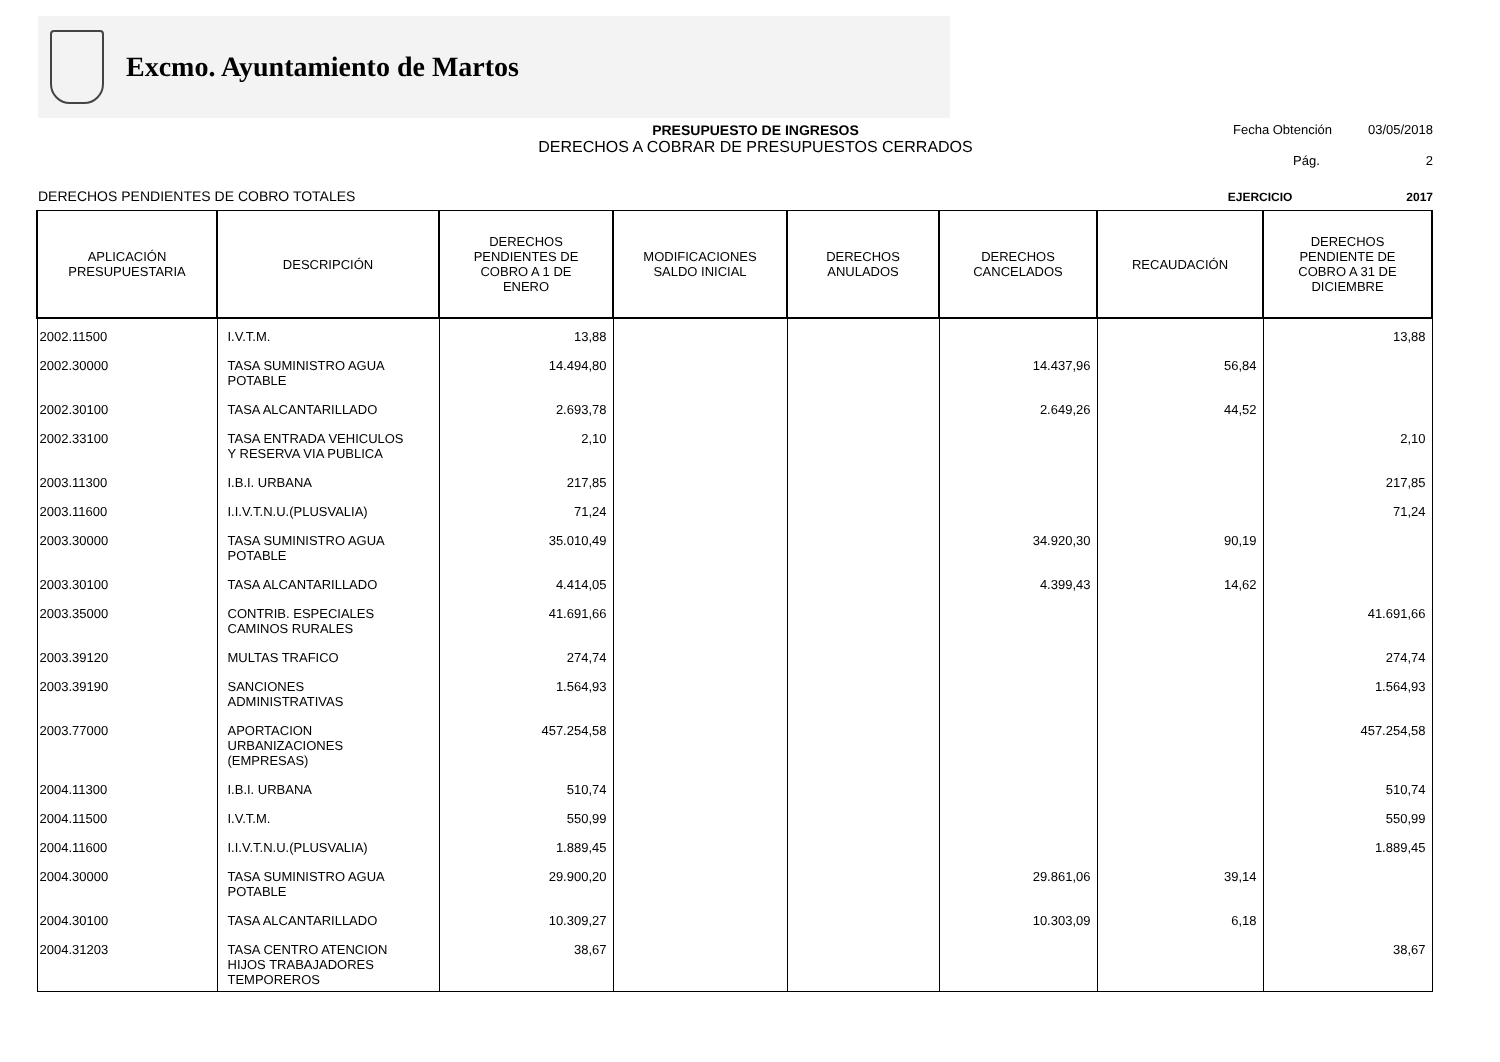Excmo. Ayuntamiento de Martos
PRESUPUESTO DE INGRESOS
DERECHOS A COBRAR DE PRESUPUESTOS CERRADOS
Fecha Obtención 03/05/2018
Pág. 2
DERECHOS PENDIENTES DE COBRO TOTALES EJERCICIO 2017
| APLICACIÓN PRESUPUESTARIA | DESCRIPCIÓN | DERECHOS PENDIENTES DE COBRO A 1 DE ENERO | MODIFICACIONES SALDO INICIAL | DERECHOS ANULADOS | DERECHOS CANCELADOS | RECAUDACIÓN | DERECHOS PENDIENTE DE COBRO A 31 DE DICIEMBRE |
| --- | --- | --- | --- | --- | --- | --- | --- |
| 2002.11500 | I.V.T.M. | 13,88 | | | | | 13,88 |
| 2002.30000 | TASA SUMINISTRO AGUA POTABLE | 14.494,80 | | | 14.437,96 | 56,84 | |
| 2002.30100 | TASA ALCANTARILLADO | 2.693,78 | | | 2.649,26 | 44,52 | |
| 2002.33100 | TASA ENTRADA VEHICULOS Y RESERVA VIA PUBLICA | 2,10 | | | | | 2,10 |
| 2003.11300 | I.B.I. URBANA | 217,85 | | | | | 217,85 |
| 2003.11600 | I.I.V.T.N.U.(PLUSVALIA) | 71,24 | | | | | 71,24 |
| 2003.30000 | TASA SUMINISTRO AGUA POTABLE | 35.010,49 | | | 34.920,30 | 90,19 | |
| 2003.30100 | TASA ALCANTARILLADO | 4.414,05 | | | 4.399,43 | 14,62 | |
| 2003.35000 | CONTRIB. ESPECIALES CAMINOS RURALES | 41.691,66 | | | | | 41.691,66 |
| 2003.39120 | MULTAS TRAFICO | 274,74 | | | | | 274,74 |
| 2003.39190 | SANCIONES ADMINISTRATIVAS | 1.564,93 | | | | | 1.564,93 |
| 2003.77000 | APORTACION URBANIZACIONES (EMPRESAS) | 457.254,58 | | | | | 457.254,58 |
| 2004.11300 | I.B.I. URBANA | 510,74 | | | | | 510,74 |
| 2004.11500 | I.V.T.M. | 550,99 | | | | | 550,99 |
| 2004.11600 | I.I.V.T.N.U.(PLUSVALIA) | 1.889,45 | | | | | 1.889,45 |
| 2004.30000 | TASA SUMINISTRO AGUA POTABLE | 29.900,20 | | | 29.861,06 | 39,14 | |
| 2004.30100 | TASA ALCANTARILLADO | 10.309,27 | | | 10.303,09 | 6,18 | |
| 2004.31203 | TASA CENTRO ATENCION HIJOS TRABAJADORES TEMPOREROS | 38,67 | | | | | 38,67 |